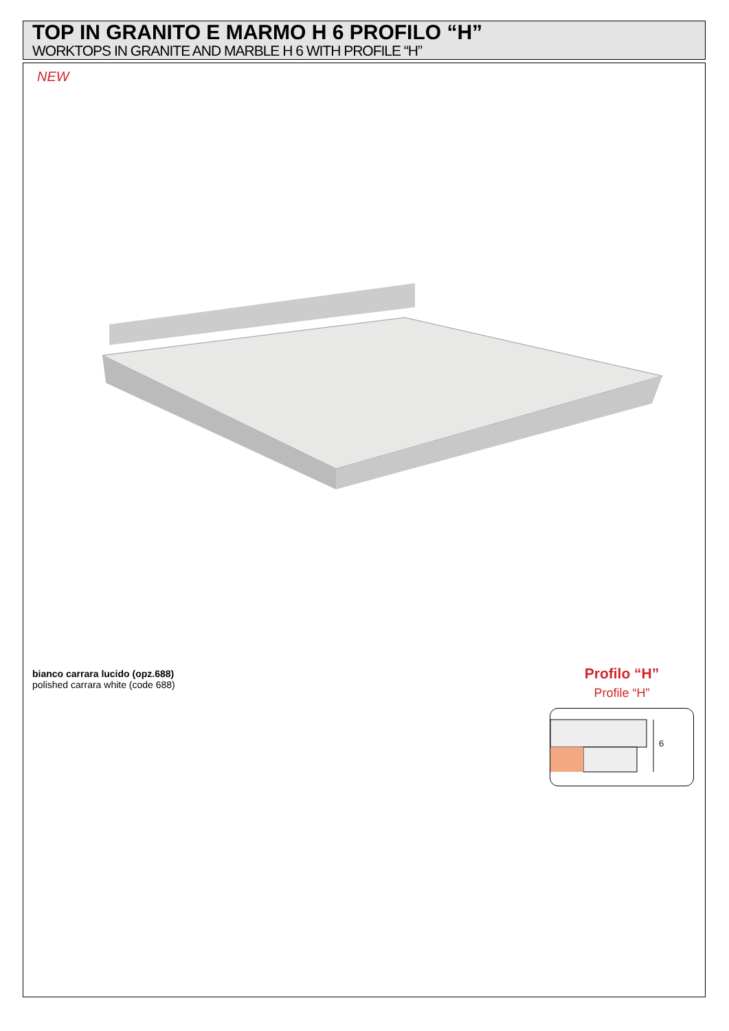TOP IN GRANITO E MARMO H 6 PROFILO “H”
WORKTOPS IN GRANITE AND MARBLE H 6 WITH PROFILE “H”
NEW
bianco carrara lucido (opz.688)
polished carrara white (code 688)
Profilo “H”
Profile “H”
6